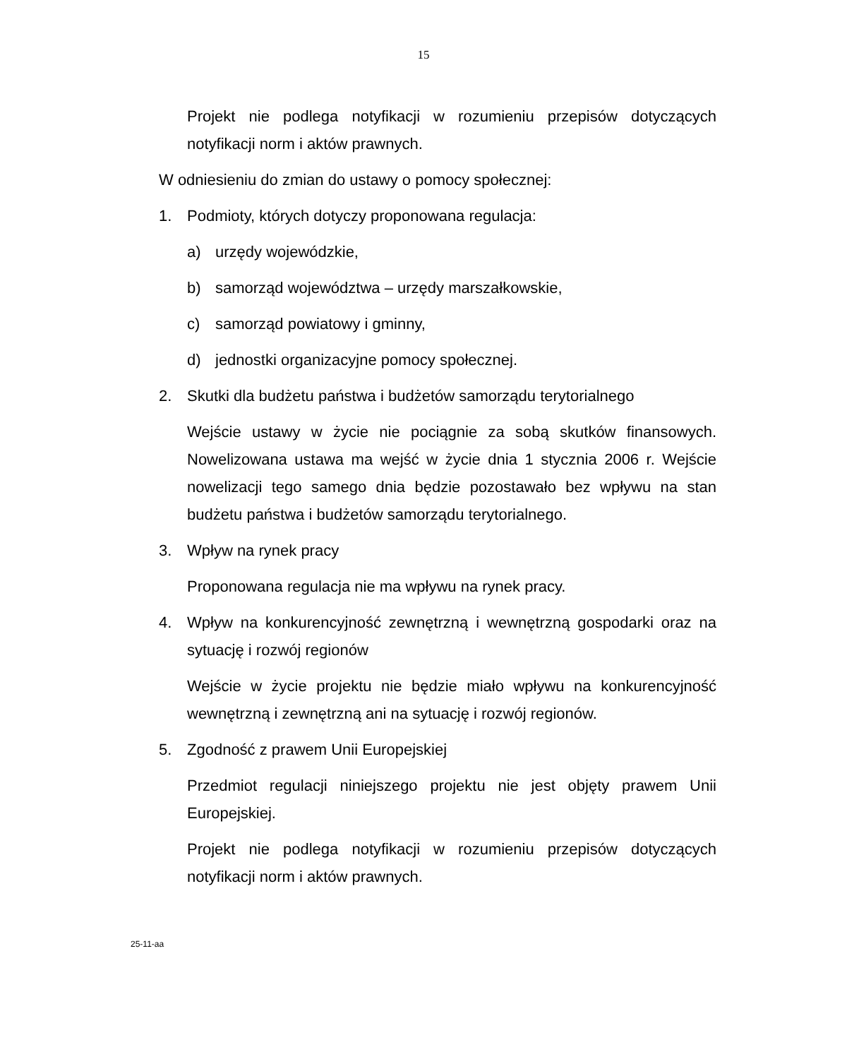15
Projekt nie podlega notyfikacji w rozumieniu przepisów dotyczących notyfikacji norm i aktów prawnych.
W odniesieniu do zmian do ustawy o pomocy społecznej:
1. Podmioty, których dotyczy proponowana regulacja:
a) urzędy wojewódzkie,
b) samorząd województwa – urzędy marszałkowskie,
c) samorząd powiatowy i gminny,
d) jednostki organizacyjne pomocy społecznej.
2. Skutki dla budżetu państwa i budżetów samorządu terytorialnego
Wejście ustawy w życie nie pociągnie za sobą skutków finansowych. Nowelizowana ustawa ma wejść w życie dnia 1 stycznia 2006 r. Wejście nowelizacji tego samego dnia będzie pozostawało bez wpływu na stan budżetu państwa i budżetów samorządu terytorialnego.
3. Wpływ na rynek pracy
Proponowana regulacja nie ma wpływu na rynek pracy.
4. Wpływ na konkurencyjność zewnętrzną i wewnętrzną gospodarki oraz na sytuację i rozwój regionów
Wejście w życie projektu nie będzie miało wpływu na konkurencyjność wewnętrzną i zewnętrzną ani na sytuację i rozwój regionów.
5. Zgodność z prawem Unii Europejskiej
Przedmiot regulacji niniejszego projektu nie jest objęty prawem Unii Europejskiej.
Projekt nie podlega notyfikacji w rozumieniu przepisów dotyczących notyfikacji norm i aktów prawnych.
25-11-aa